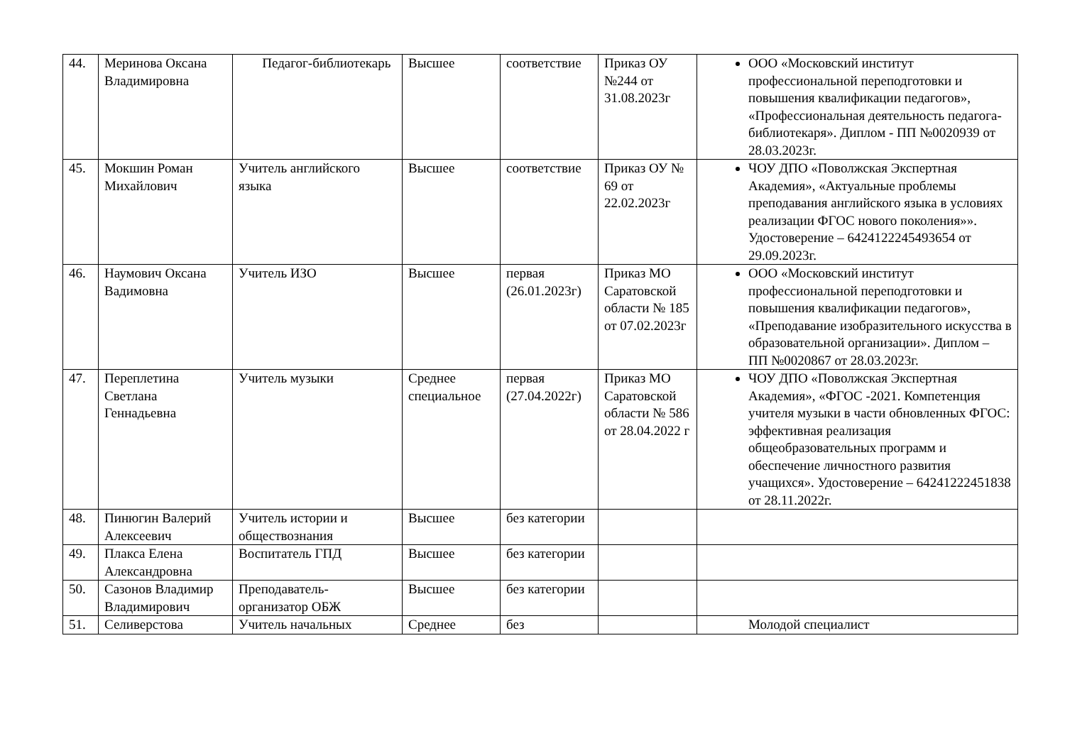| 44. | Меринова Оксана Владимировна | Педагог-библиотекарь | Высшее | соответствие | Приказ ОУ №244 от 31.08.2023г | ООО «Московский институт профессиональной переподготовки и повышения квалификации педагогов», «Профессиональная деятельность педагога-библиотекаря». Диплом - ПП №0020939 от 28.03.2023г. |
| 45. | Мокшин Роман Михайлович | Учитель английского языка | Высшее | соответствие | Приказ ОУ № 69 от 22.02.2023г | ЧОУ ДПО «Поволжская Экспертная Академия», «Актуальные проблемы преподавания английского языка в условиях реализации ФГОС нового поколения»». Удостоверение – 6424122245493654 от 29.09.2023г. |
| 46. | Наумович Оксана Вадимовна | Учитель ИЗО | Высшее | первая (26.01.2023г) | Приказ МО Саратовской области № 185 от 07.02.2023г | ООО «Московский институт профессиональной переподготовки и повышения квалификации педагогов», «Преподавание изобразительного искусства в образовательной организации». Диплом – ПП №0020867 от 28.03.2023г. |
| 47. | Переплетина Светлана Геннадьевна | Учитель музыки | Среднее специальное | первая (27.04.2022г) | Приказ МО Саратовской области № 586 от 28.04.2022 г | ЧОУ ДПО «Поволжская Экспертная Академия», «ФГОС -2021. Компетенция учителя музыки в части обновленных ФГОС: эффективная реализация общеобразовательных программ и обеспечение личностного развития учащихся». Удостоверение – 64241222451838 от 28.11.2022г. |
| 48. | Пинюгин Валерий Алексеевич | Учитель истории и обществознания | Высшее | без категории | | |
| 49. | Плакса Елена Александровна | Воспитатель ГПД | Высшее | без категории | | |
| 50. | Сазонов Владимир Владимирович | Преподаватель-организатор ОБЖ | Высшее | без категории | | |
| 51. | Селиверстова | Учитель начальных | Среднее | без | | Молодой специалист |